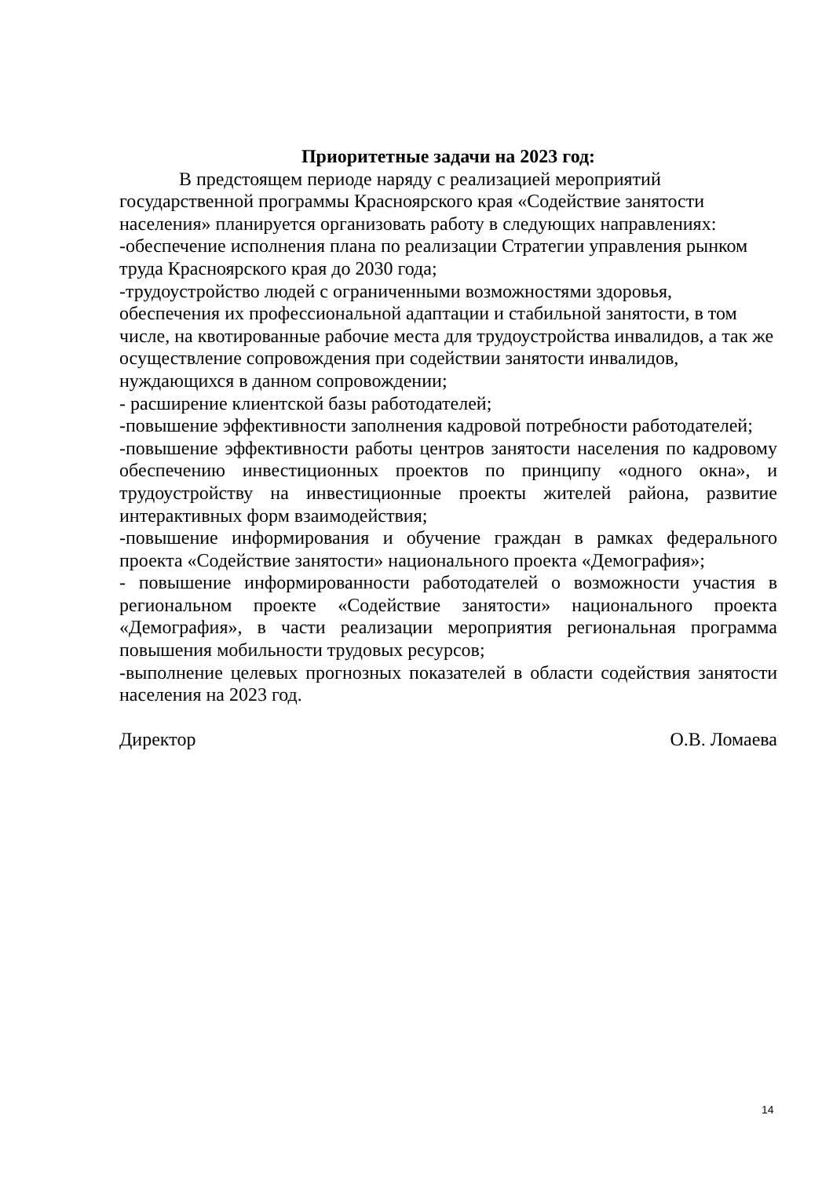Приоритетные задачи на 2023 год:
В предстоящем периоде наряду с реализацией мероприятий государственной программы Красноярского края «Содействие занятости населения» планируется организовать работу в следующих направлениях:
-обеспечение исполнения плана по реализации Стратегии управления рынком труда Красноярского края до 2030 года;
-трудоустройство людей с ограниченными возможностями здоровья, обеспечения их профессиональной адаптации и стабильной занятости, в том числе, на квотированные рабочие места для трудоустройства инвалидов, а так же осуществление сопровождения при содействии занятости инвалидов, нуждающихся в данном сопровождении;
- расширение клиентской базы работодателей;
-повышение эффективности заполнения кадровой потребности работодателей;
-повышение эффективности работы центров занятости населения по кадровому обеспечению инвестиционных проектов по принципу «одного окна», и трудоустройству на инвестиционные проекты жителей района, развитие интерактивных форм взаимодействия;
-повышение информирования и обучение граждан в рамках федерального проекта «Содействие занятости» национального проекта «Демография»;
- повышение информированности работодателей о возможности участия в региональном проекте «Содействие занятости» национального проекта «Демография», в части реализации мероприятия региональная программа повышения мобильности трудовых ресурсов;
-выполнение целевых прогнозных показателей в области содействия занятости населения на 2023 год.
Директор О.В. Ломаева
14